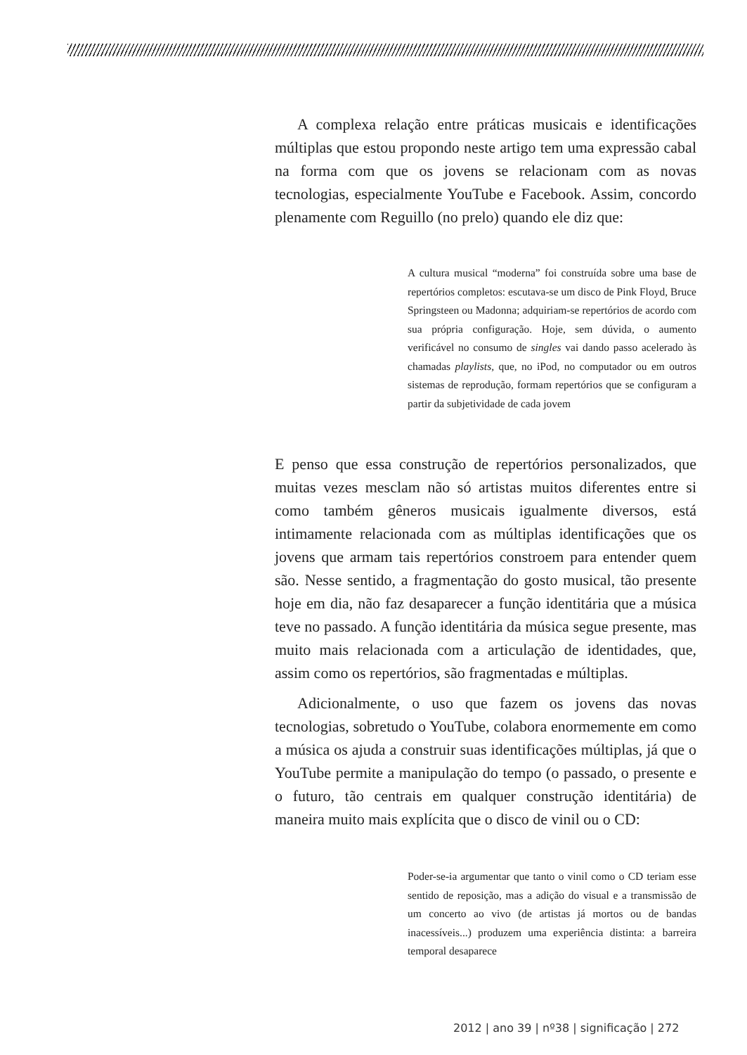A complexa relação entre práticas musicais e identificações múltiplas que estou propondo neste artigo tem uma expressão cabal na forma com que os jovens se relacionam com as novas tecnologias, especialmente YouTube e Facebook. Assim, concordo plenamente com Reguillo (no prelo) quando ele diz que:
A cultura musical “moderna” foi construída sobre uma base de repertórios completos: escutava-se um disco de Pink Floyd, Bruce Springsteen ou Madonna; adquiriam-se repertórios de acordo com sua própria configuração. Hoje, sem dúvida, o aumento verificável no consumo de singles vai dando passo acelerado às chamadas playlists, que, no iPod, no computador ou em outros sistemas de reprodução, formam repertórios que se configuram a partir da subjetividade de cada jovem
E penso que essa construção de repertórios personalizados, que muitas vezes mesclam não só artistas muitos diferentes entre si como também gêneros musicais igualmente diversos, está intimamente relacionada com as múltiplas identificações que os jovens que armam tais repertórios constroem para entender quem são. Nesse sentido, a fragmentação do gosto musical, tão presente hoje em dia, não faz desaparecer a função identitária que a música teve no passado. A função identitária da música segue presente, mas muito mais relacionada com a articulação de identidades, que, assim como os repertórios, são fragmentadas e múltiplas.
Adicionalmente, o uso que fazem os jovens das novas tecnologias, sobretudo o YouTube, colabora enormemente em como a música os ajuda a construir suas identificações múltiplas, já que o YouTube permite a manipulação do tempo (o passado, o presente e o futuro, tão centrais em qualquer construção identitária) de maneira muito mais explícita que o disco de vinil ou o CD:
Poder-se-ia argumentar que tanto o vinil como o CD teriam esse sentido de reposição, mas a adição do visual e a transmissão de um concerto ao vivo (de artistas já mortos ou de bandas inacessíveis...) produzem uma experiência distinta: a barreira temporal desaparece
2012 | ano 39 | nº38 | significação | 272